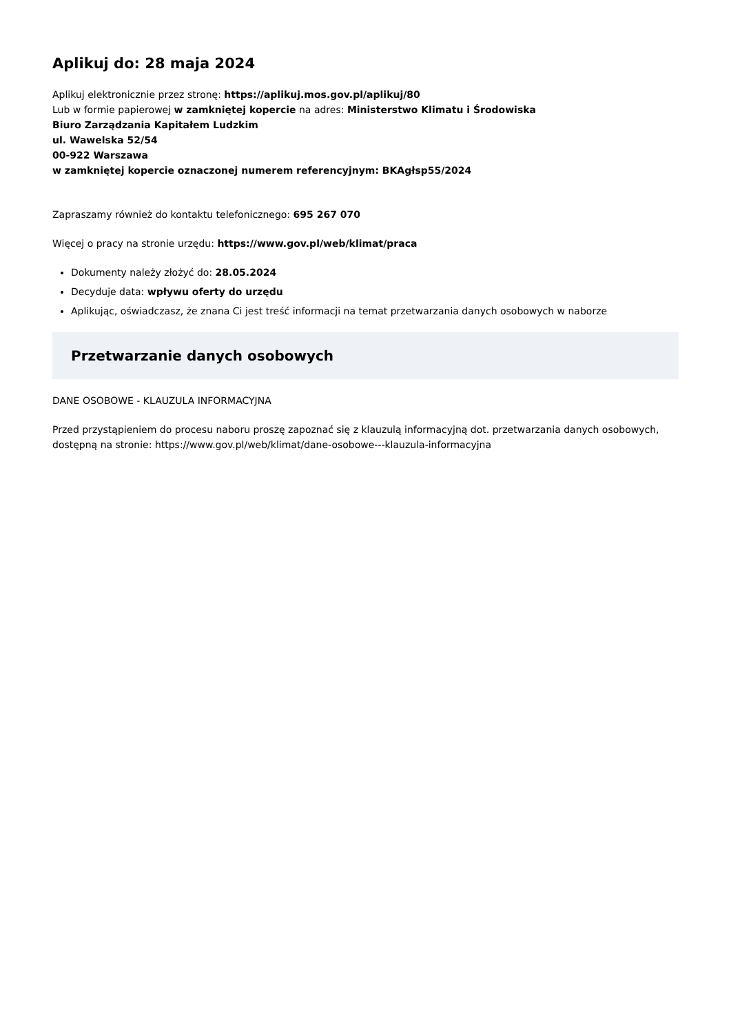Aplikuj do: 28 maja 2024
Aplikuj elektronicznie przez stronę: https://aplikuj.mos.gov.pl/aplikuj/80
Lub w formie papierowej w zamkniętej kopercie na adres: Ministerstwo Klimatu i Środowiska
Biuro Zarządzania Kapitałem Ludzkim
ul. Wawelska 52/54
00-922 Warszawa
w zamkniętej kopercie oznaczonej numerem referencyjnym: BKAgłsp55/2024
Zapraszamy również do kontaktu telefonicznego: 695 267 070
Więcej o pracy na stronie urzędu: https://www.gov.pl/web/klimat/praca
Dokumenty należy złożyć do: 28.05.2024
Decyduje data: wpływu oferty do urzędu
Aplikując, oświadczasz, że znana Ci jest treść informacji na temat przetwarzania danych osobowych w naborze
Przetwarzanie danych osobowych
DANE OSOBOWE - KLAUZULA INFORMACYJNA
Przed przystąpieniem do procesu naboru proszę zapoznać się z klauzulą informacyjną dot. przetwarzania danych osobowych, dostępną na stronie: https://www.gov.pl/web/klimat/dane-osobowe---klauzula-informacyjna